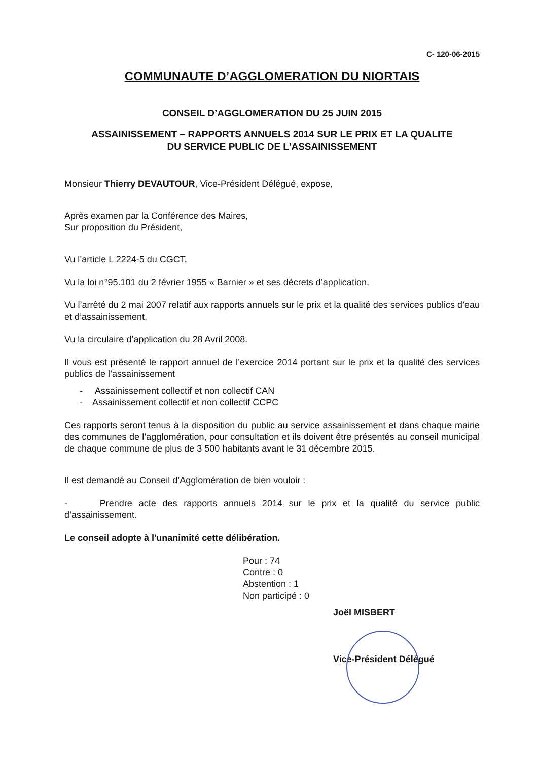C- 120-06-2015
COMMUNAUTE D’AGGLOMERATION DU NIORTAIS
CONSEIL D’AGGLOMERATION DU 25 JUIN 2015
ASSAINISSEMENT – RAPPORTS ANNUELS 2014 SUR LE PRIX ET LA QUALITE
DU SERVICE PUBLIC DE L'ASSAINISSEMENT
Monsieur Thierry DEVAUTOUR, Vice-Président Délégué, expose,
Après examen par la Conférence des Maires,
Sur proposition du Président,
Vu l’article L 2224-5 du CGCT,
Vu la loi n°95.101 du 2 février 1955 « Barnier » et ses décrets d’application,
Vu l’arrêté du 2 mai 2007 relatif aux rapports annuels sur le prix et la qualité des services publics d’eau et d’assainissement,
Vu la circulaire d’application du 28 Avril 2008.
Il vous est présenté le rapport annuel de l’exercice 2014 portant sur le prix et la qualité des services publics de l’assainissement
- Assainissement collectif et non collectif CAN
- Assainissement collectif et non collectif CCPC
Ces rapports seront tenus à la disposition du public au service assainissement et dans chaque mairie des communes de l’agglomération, pour consultation et ils doivent être présentés au conseil municipal de chaque commune de plus de 3 500 habitants avant le 31 décembre 2015.
Il est demandé au Conseil d’Agglomération de bien vouloir :
- Prendre acte des rapports annuels 2014 sur le prix et la qualité du service public d’assainissement.
Le conseil adopte à l'unanimité cette délibération.
Pour : 74
Contre : 0
Abstention : 1
Non participé : 0
Joël MISBERT
Vice-Président Délégué